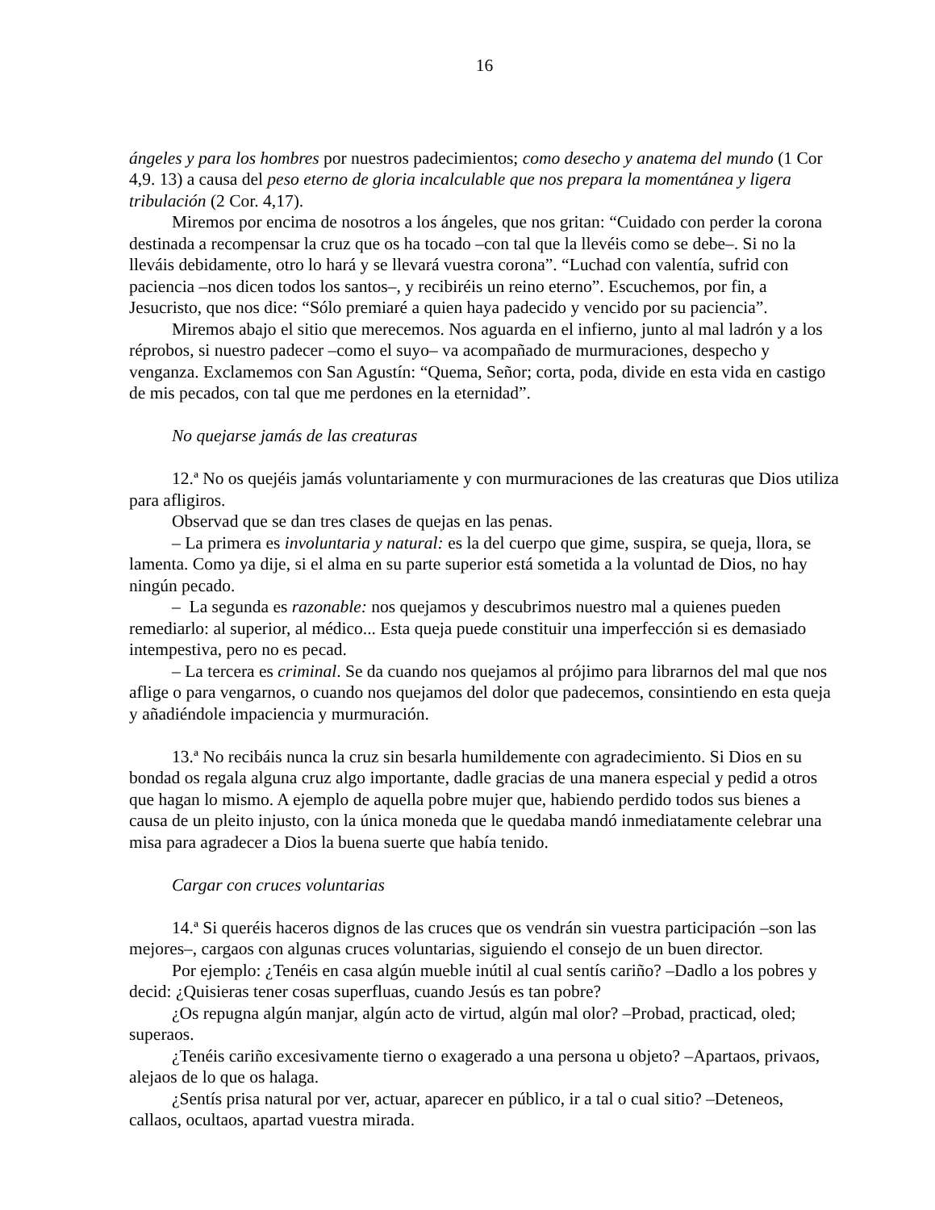16
ángeles y para los hombres por nuestros padecimientos; como desecho y anatema del mundo (1 Cor 4,9. 13) a causa del peso eterno de gloria incalculable que nos prepara la momentánea y ligera tribulación (2 Cor. 4,17).
Miremos por encima de nosotros a los ángeles, que nos gritan: “Cuidado con perder la corona destinada a recompensar la cruz que os ha tocado –con tal que la llevéis como se debe–. Si no la lleváis debidamente, otro lo hará y se llevará vuestra corona”. “Luchad con valentía, sufrid con paciencia –nos dicen todos los santos–, y recibiréis un reino eterno”. Escuchemos, por fin, a Jesucristo, que nos dice: “Sólo premiaré a quien haya padecido y vencido por su paciencia”.
Miremos abajo el sitio que merecemos. Nos aguarda en el infierno, junto al mal ladrón y a los réprobos, si nuestro padecer –como el suyo– va acompañado de murmuraciones, despecho y venganza. Exclamemos con San Agustín: “Quema, Señor; corta, poda, divide en esta vida en castigo de mis pecados, con tal que me perdones en la eternidad”.
No quejarse jamás de las creaturas
12.ª No os quejéis jamás voluntariamente y con murmuraciones de las creaturas que Dios utiliza para afligiros.
Observad que se dan tres clases de quejas en las penas.
– La primera es involuntaria y natural: es la del cuerpo que gime, suspira, se queja, llora, se lamenta. Como ya dije, si el alma en su parte superior está sometida a la voluntad de Dios, no hay ningún pecado.
– La segunda es razonable: nos quejamos y descubrimos nuestro mal a quienes pueden remediarlo: al superior, al médico... Esta queja puede constituir una imperfección si es demasiado intempestiva, pero no es pecad.
– La tercera es criminal. Se da cuando nos quejamos al prójimo para librarnos del mal que nos aflige o para vengarnos, o cuando nos quejamos del dolor que padecemos, consintiendo en esta queja y añadiéndole impaciencia y murmuración.
13.ª No recibáis nunca la cruz sin besarla humildemente con agradecimiento. Si Dios en su bondad os regala alguna cruz algo importante, dadle gracias de una manera especial y pedid a otros que hagan lo mismo. A ejemplo de aquella pobre mujer que, habiendo perdido todos sus bienes a causa de un pleito injusto, con la única moneda que le quedaba mandó inmediatamente celebrar una misa para agradecer a Dios la buena suerte que había tenido.
Cargar con cruces voluntarias
14.ª Si queréis haceros dignos de las cruces que os vendrán sin vuestra participación –son las mejores–, cargaos con algunas cruces voluntarias, siguiendo el consejo de un buen director.
Por ejemplo: ¿Tenéis en casa algún mueble inútil al cual sentís cariño? –Dadlo a los pobres y decid: ¿Quisieras tener cosas superfluas, cuando Jesús es tan pobre?
¿Os repugna algún manjar, algún acto de virtud, algún mal olor? –Probad, practicad, oled; superaos.
¿Tenéis cariño excesivamente tierno o exagerado a una persona u objeto? –Apartaos, privaos, alejaos de lo que os halaga.
¿Sentís prisa natural por ver, actuar, aparecer en público, ir a tal o cual sitio? –Deteneos, callaos, ocultaos, apartad vuestra mirada.